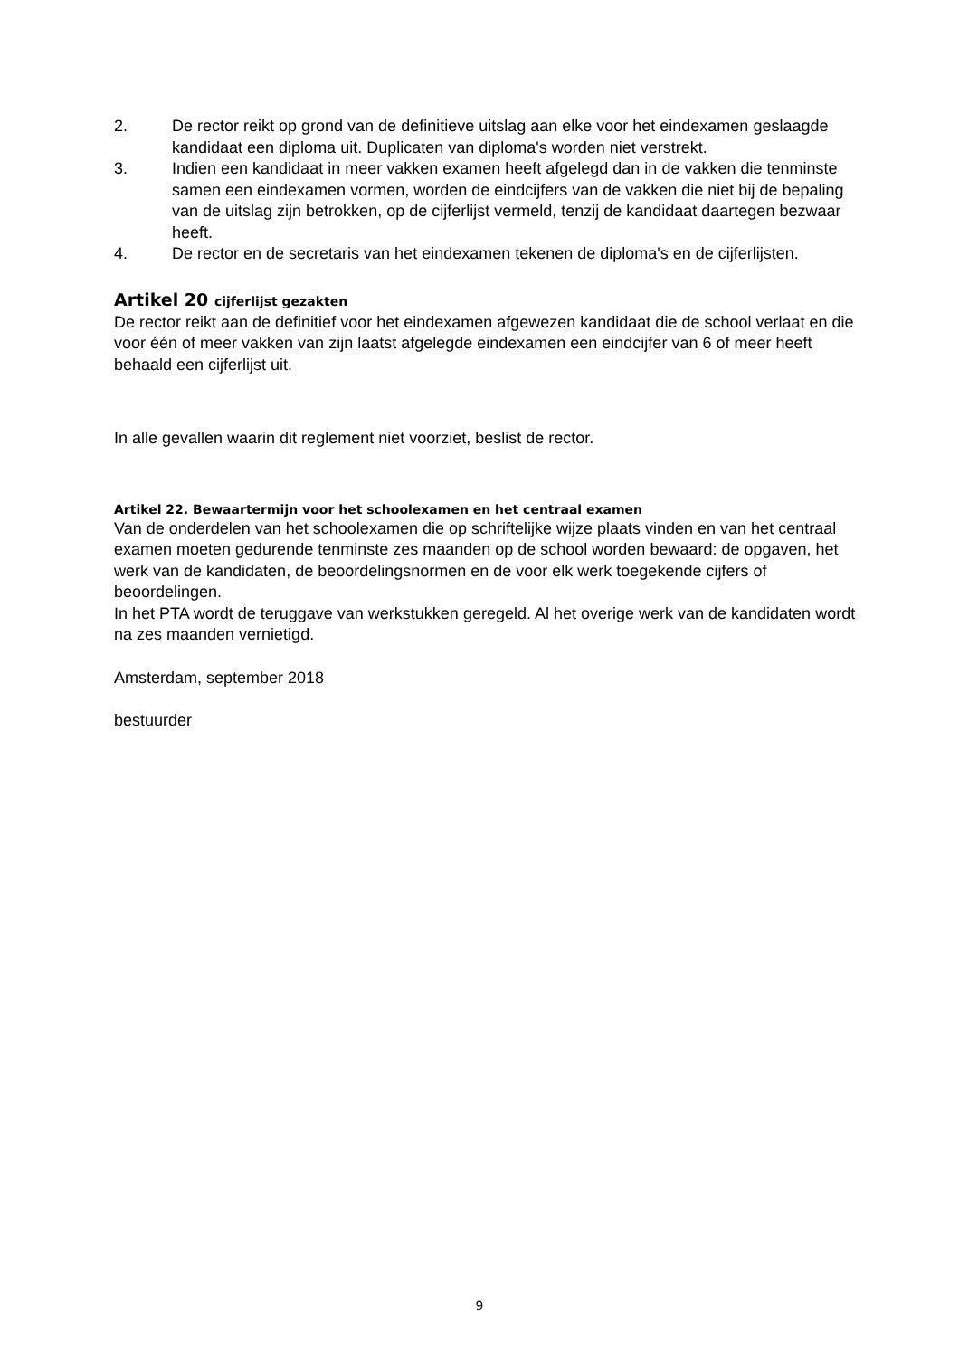2. De rector reikt op grond van de definitieve uitslag aan elke voor het eindexamen geslaagde kandidaat een diploma uit. Duplicaten van diploma's worden niet verstrekt.
3. Indien een kandidaat in meer vakken examen heeft afgelegd dan in de vakken die tenminste samen een eindexamen vormen, worden de eindcijfers van de vakken die niet bij de bepaling van de uitslag zijn betrokken, op de cijferlijst vermeld, tenzij de kandidaat daartegen bezwaar heeft.
4. De rector en de secretaris van het eindexamen tekenen de diploma's en de cijferlijsten.
Artikel 20 cijferlijst gezakten
De rector reikt aan de definitief voor het eindexamen afgewezen kandidaat die de school verlaat en die voor één of meer vakken van zijn laatst afgelegde eindexamen een eindcijfer van 6 of meer heeft behaald een cijferlijst uit.
In alle gevallen waarin dit reglement niet voorziet, beslist de rector.
Artikel 22. Bewaartermijn voor het schoolexamen en het centraal examen
Van de onderdelen van het schoolexamen die op schriftelijke wijze plaats vinden en van het centraal examen moeten gedurende tenminste zes maanden op de school worden bewaard: de opgaven, het werk van de kandidaten, de beoordelingsnormen en de voor elk werk toegekende cijfers of beoordelingen.
In het PTA wordt de teruggave van werkstukken geregeld. Al het overige werk van de kandidaten wordt na zes maanden vernietigd.
Amsterdam, september 2018
bestuurder
9